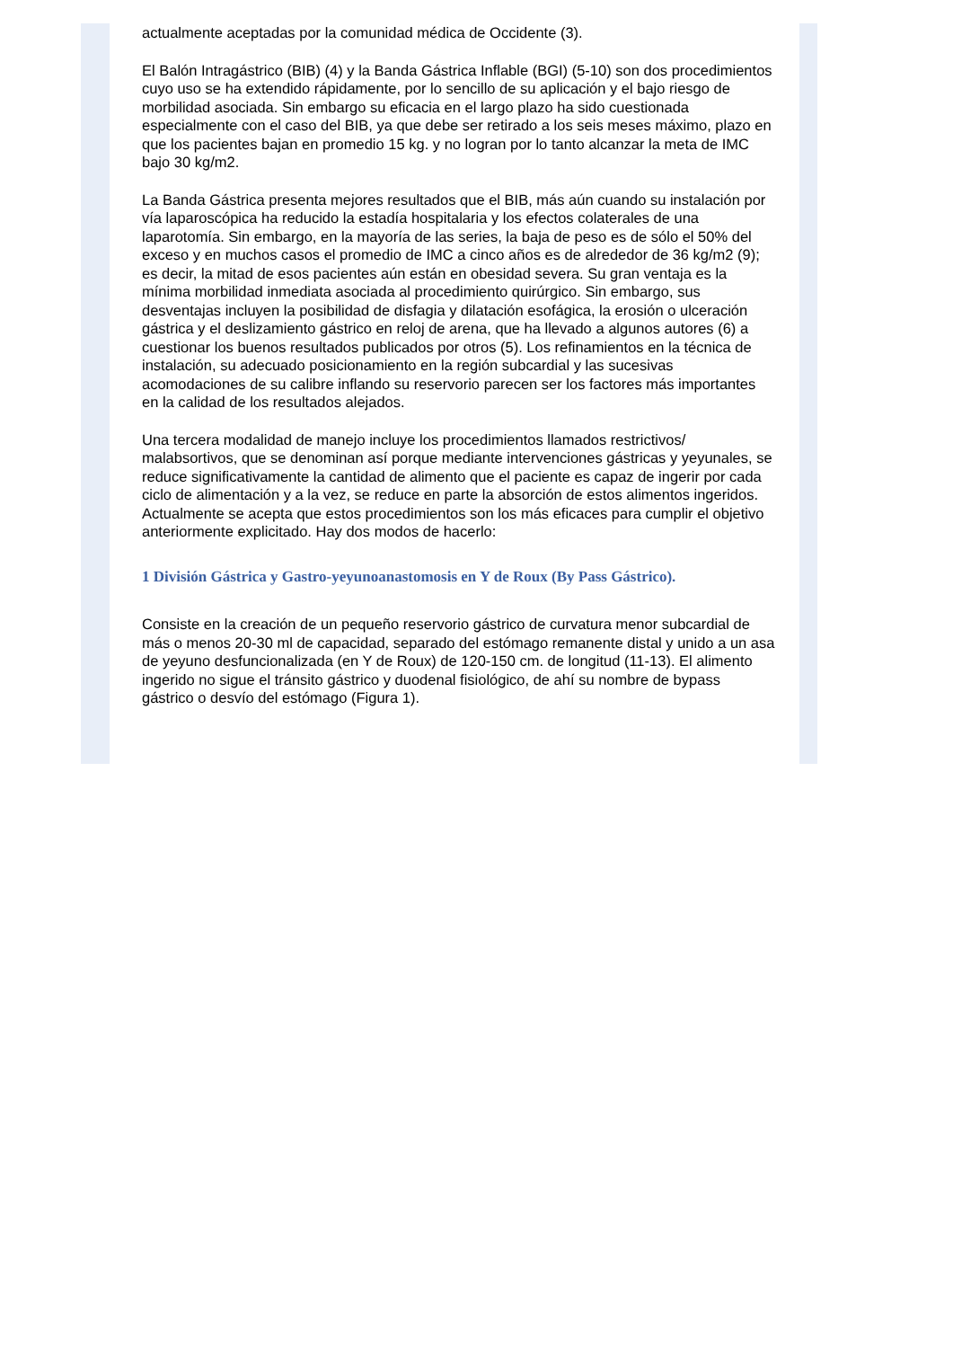actualmente aceptadas por la comunidad médica de Occidente (3).
El Balón Intragástrico (BIB) (4) y la Banda Gástrica Inflable (BGI) (5-10) son dos procedimientos cuyo uso se ha extendido rápidamente, por lo sencillo de su aplicación y el bajo riesgo de morbilidad asociada. Sin embargo su eficacia en el largo plazo ha sido cuestionada especialmente con el caso del BIB, ya que debe ser retirado a los seis meses máximo, plazo en que los pacientes bajan en promedio 15 kg. y no logran por lo tanto alcanzar la meta de IMC bajo 30 kg/m2.
La Banda Gástrica presenta mejores resultados que el BIB, más aún cuando su instalación por vía laparoscópica ha reducido la estadía hospitalaria y los efectos colaterales de una laparotomía. Sin embargo, en la mayoría de las series, la baja de peso es de sólo el 50% del exceso y en muchos casos el promedio de IMC a cinco años es de alrededor de 36 kg/m2 (9); es decir, la mitad de esos pacientes aún están en obesidad severa. Su gran ventaja es la mínima morbilidad inmediata asociada al procedimiento quirúrgico. Sin embargo, sus desventajas incluyen la posibilidad de disfagia y dilatación esofágica, la erosión o ulceración gástrica y el deslizamiento gástrico en reloj de arena, que ha llevado a algunos autores (6) a cuestionar los buenos resultados publicados por otros (5). Los refinamientos en la técnica de instalación, su adecuado posicionamiento en la región subcardial y las sucesivas acomodaciones de su calibre inflando su reservorio parecen ser los factores más importantes en la calidad de los resultados alejados.
Una tercera modalidad de manejo incluye los procedimientos llamados restrictivos/ malabsortivos, que se denominan así porque mediante intervenciones gástricas y yeyunales, se reduce significativamente la cantidad de alimento que el paciente es capaz de ingerir por cada ciclo de alimentación y a la vez, se reduce en parte la absorción de estos alimentos ingeridos. Actualmente se acepta que estos procedimientos son los más eficaces para cumplir el objetivo anteriormente explicitado. Hay dos modos de hacerlo:
1 División Gástrica y Gastro-yeyunoanastomosis en Y de Roux (By Pass Gástrico).
Consiste en la creación de un pequeño reservorio gástrico de curvatura menor subcardial de más o menos 20-30 ml de capacidad, separado del estómago remanente distal y unido a un asa de yeyuno desfuncionalizada (en Y de Roux) de 120-150 cm. de longitud (11-13). El alimento ingerido no sigue el tránsito gástrico y duodenal fisiológico, de ahí su nombre de bypass gástrico o desvío del estómago (Figura 1).